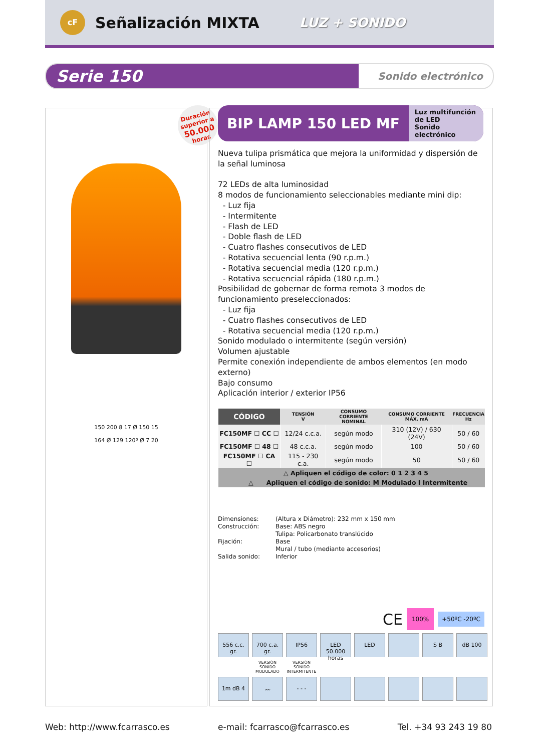cF
Señalización MIXTA
LUZ + SONIDO
Serie 150 Sonido electrónico
150 200 8 17 Ø 150 15
164 Ø 129 120º Ø 7 20
Duración superior a
50.000
horas
BIP LAMP 150 LED MF Luz multifunción de LED
Sonido electrónico
Nueva tulipa prismática que mejora la uniformidad y dispersión de la señal luminosa
72 LEDs de alta luminosidad
8 modos de funcionamiento seleccionables mediante mini dip:
- Luz fija
- Intermitente
- Flash de LED
- Doble flash de LED
- Cuatro flashes consecutivos de LED
- Rotativa secuencial lenta (90 r.p.m.)
- Rotativa secuencial media (120 r.p.m.)
- Rotativa secuencial rápida (180 r.p.m.)
Posibilidad de gobernar de forma remota 3 modos de funcionamiento preseleccionados:
- Luz fija
- Cuatro flashes consecutivos de LED
- Rotativa secuencial media (120 r.p.m.)
Sonido modulado o intermitente (según versión)
Volumen ajustable
Permite conexión independiente de ambos elementos (en modo externo)
Bajo consumo
Aplicación interior / exterior IP56
| CÓDIGO | TENSIÓN V | CONSUMO CORRIENTE NOMINAL | CONSUMO CORRIENTE MÁX. mA | FRECUENCIA Hz |
| --- | --- | --- | --- | --- |
| FC150MF ☐ CC ☐ | 12/24 c.c.a. | según modo | 310 (12V) / 630 (24V) | 50 / 60 |
| FC150MF ☐ 48 ☐ | 48 c.c.a. | según modo | 100 | 50 / 60 |
| FC150MF ☐ CA ☐ | 115 - 230 c.a. | según modo | 50 | 50 / 60 |
| △ Apliquen el código de color: 0 1 2 3 4 5 | | | | |
| △ Apliquen el código de sonido: M Modulado I Intermitente | | | | |
Dimensiones: (Altura x Diámetro): 232 mm x 150 mm Construcción: Base: ABS negro
Tulipa: Policarbonato translúcido Fijación: Base
Mural / tubo (mediante accesorios) Salida sonido: Inferior
CE
100%
+50ºC -20ºC
556 c.c. gr.
700 c.a. gr.
IP56
LED 50.000 horas
LED
S B
dB 100
VERSIÓN SONIDO MODULADO
VERSIÓN SONIDO INTERMITENTE
1m dB 4
〰
- - -
Web: http://www.fcarrasco.es e-mail: fcarrasco@fcarrasco.es Tel. +34 93 243 19 80